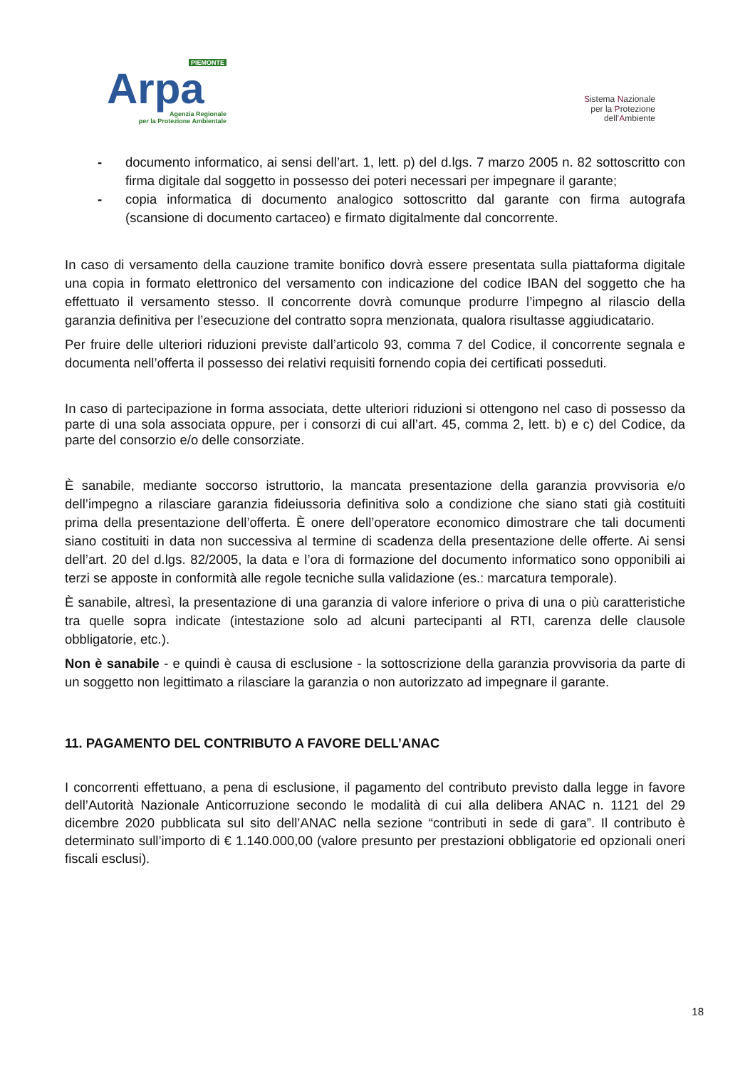PIEMONTE
Arpa
Agenzia Regionale
per la Protezione Ambientale
Sistema Nazionale
per la Protezione
dell’Ambiente
- documento informatico, ai sensi dell’art. 1, lett. p) del d.lgs. 7 marzo 2005 n. 82 sottoscritto con firma digitale dal soggetto in possesso dei poteri necessari per impegnare il garante;
- copia informatica di documento analogico sottoscritto dal garante con firma autografa (scansione di documento cartaceo) e firmato digitalmente dal concorrente.
In caso di versamento della cauzione tramite bonifico dovrà essere presentata sulla piattaforma digitale una copia in formato elettronico del versamento con indicazione del codice IBAN del soggetto che ha effettuato il versamento stesso. Il concorrente dovrà comunque produrre l’impegno al rilascio della garanzia definitiva per l’esecuzione del contratto sopra menzionata, qualora risultasse aggiudicatario.
Per fruire delle ulteriori riduzioni previste dall’articolo 93, comma 7 del Codice, il concorrente segnala e documenta nell’offerta il possesso dei relativi requisiti fornendo copia dei certificati posseduti.
In caso di partecipazione in forma associata, dette ulteriori riduzioni si ottengono nel caso di possesso da parte di una sola associata oppure, per i consorzi di cui all’art. 45, comma 2, lett. b) e c) del Codice, da parte del consorzio e/o delle consorziate.
È sanabile, mediante soccorso istruttorio, la mancata presentazione della garanzia provvisoria e/o dell’impegno a rilasciare garanzia fideiussoria definitiva solo a condizione che siano stati già costituiti prima della presentazione dell’offerta. È onere dell’operatore economico dimostrare che tali documenti siano costituiti in data non successiva al termine di scadenza della presentazione delle offerte. Ai sensi dell’art. 20 del d.lgs. 82/2005, la data e l’ora di formazione del documento informatico sono opponibili ai terzi se apposte in conformità alle regole tecniche sulla validazione (es.: marcatura temporale).
È sanabile, altresì, la presentazione di una garanzia di valore inferiore o priva di una o più caratteristiche tra quelle sopra indicate (intestazione solo ad alcuni partecipanti al RTI, carenza delle clausole obbligatorie, etc.).
Non è sanabile - e quindi è causa di esclusione - la sottoscrizione della garanzia provvisoria da parte di un soggetto non legittimato a rilasciare la garanzia o non autorizzato ad impegnare il garante.
11. PAGAMENTO DEL CONTRIBUTO A FAVORE DELL’ANAC
I concorrenti effettuano, a pena di esclusione, il pagamento del contributo previsto dalla legge in favore dell’Autorità Nazionale Anticorruzione secondo le modalità di cui alla delibera ANAC n. 1121 del 29 dicembre 2020 pubblicata sul sito dell’ANAC nella sezione “contributi in sede di gara”. Il contributo è determinato sull’importo di € 1.140.000,00 (valore presunto per prestazioni obbligatorie ed opzionali oneri fiscali esclusi).
18